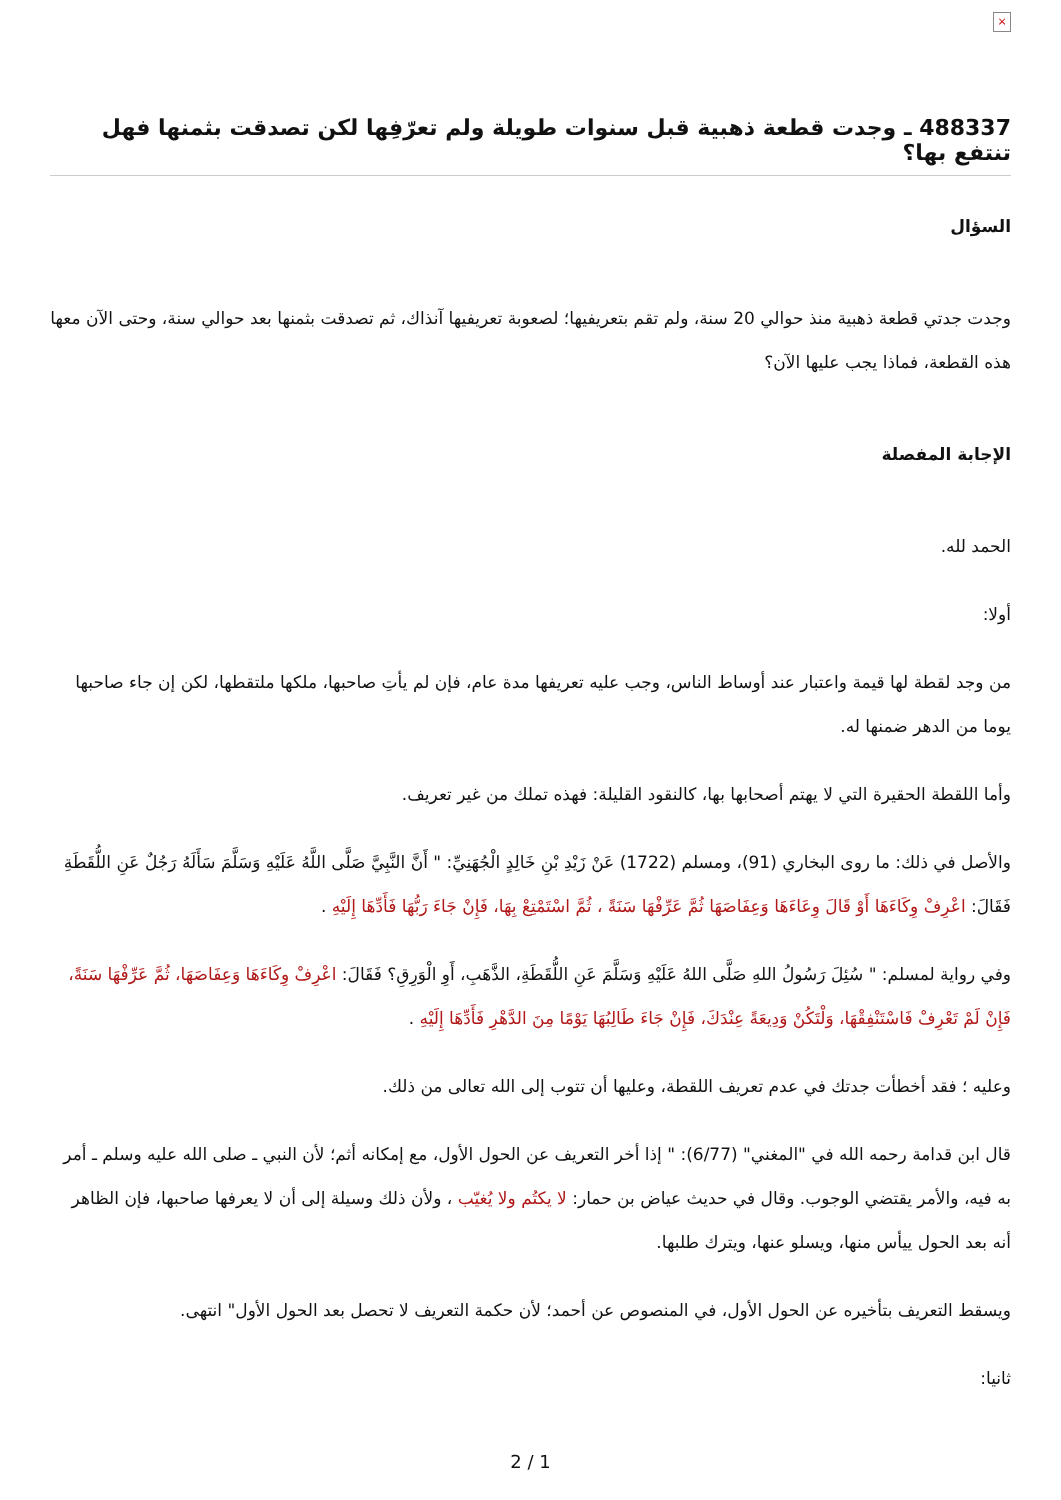×
488337 ـ وجدت قطعة ذهبية قبل سنوات طويلة ولم تعرّفِها لكن تصدقت بثمنها فهل تنتفع بها؟
السؤال
وجدت جدتي قطعة ذهبية منذ حوالي 20 سنة، ولم تقم بتعريفيها؛ لصعوبة تعريفيها آنذاك، ثم تصدقت بثمنها بعد حوالي سنة، وحتى الآن معها هذه القطعة، فماذا يجب عليها الآن؟
الإجابة المفصلة
الحمد لله.
أولا:
من وجد لقطة لها قيمة واعتبار عند أوساط الناس، وجب عليه تعريفها مدة عام، فإن لم يأتِ صاحبها، ملكها ملتقطها، لكن إن جاء صاحبها يوما من الدهر ضمنها له.
وأما اللقطة الحقيرة التي لا يهتم أصحابها بها، كالنقود القليلة: فهذه تملك من غير تعريف.
والأصل في ذلك: ما روى البخاري (91)، ومسلم (1722) عَنْ زَيْدِ بْنِ خَالِدٍ الْجُهَنِيِّ: " أَنَّ النَّبِيَّ صَلَّى اللَّهُ عَلَيْهِ وَسَلَّمَ سَأَلَهُ رَجُلٌ عَنِ اللُّقَطَةِ فَقَالَ: اعْرِفْ وِكَاءَهَا أَوْ قَالَ وِعَاءَهَا وَعِفَاصَهَا ثُمَّ عَرِّفْهَا سَنَةً ، ثُمَّ اسْتَمْتِعْ بِهَا، فَإِنْ جَاءَ رَبُّهَا فَأَدِّهَا إِلَيْهِ .
وفي رواية لمسلم: " سُئِلَ رَسُولُ اللهِ صَلَّى اللهُ عَلَيْهِ وَسَلَّمَ عَنِ اللُّقَطَةِ، الذَّهَبِ، أَوِ الْوَرِقِ؟ فَقَالَ: اعْرِفْ وِكَاءَهَا وَعِفَاصَهَا، ثُمَّ عَرِّفْهَا سَنَةً، فَإِنْ لَمْ تَعْرِفْ فَاسْتَنْفِقْهَا، وَلْتَكُنْ وَدِيعَةً عِنْدَكَ، فَإِنْ جَاءَ طَالِبُهَا يَوْمًا مِنَ الدَّهْرِ فَأَدِّهَا إِلَيْهِ .
وعليه ؛ فقد أخطأت جدتك في عدم تعريف اللقطة، وعليها أن تتوب إلى الله تعالى من ذلك.
قال ابن قدامة رحمه الله في "المغني" (6/77): " إذا أخر التعريف عن الحول الأول، مع إمكانه أثم؛ لأن النبي ـ صلى الله عليه وسلم ـ أمر به فيه، والأمر يقتضي الوجوب. وقال في حديث عياض بن حمار: لا يكتُم ولا يُغيّب ، ولأن ذلك وسيلة إلى أن لا يعرفها صاحبها، فإن الظاهر أنه بعد الحول ييأس منها، ويسلو عنها، ويترك طلبها.
ويسقط التعريف بتأخيره عن الحول الأول، في المنصوص عن أحمد؛ لأن حكمة التعريف لا تحصل بعد الحول الأول" انتهى.
ثانيا:
2 / 1